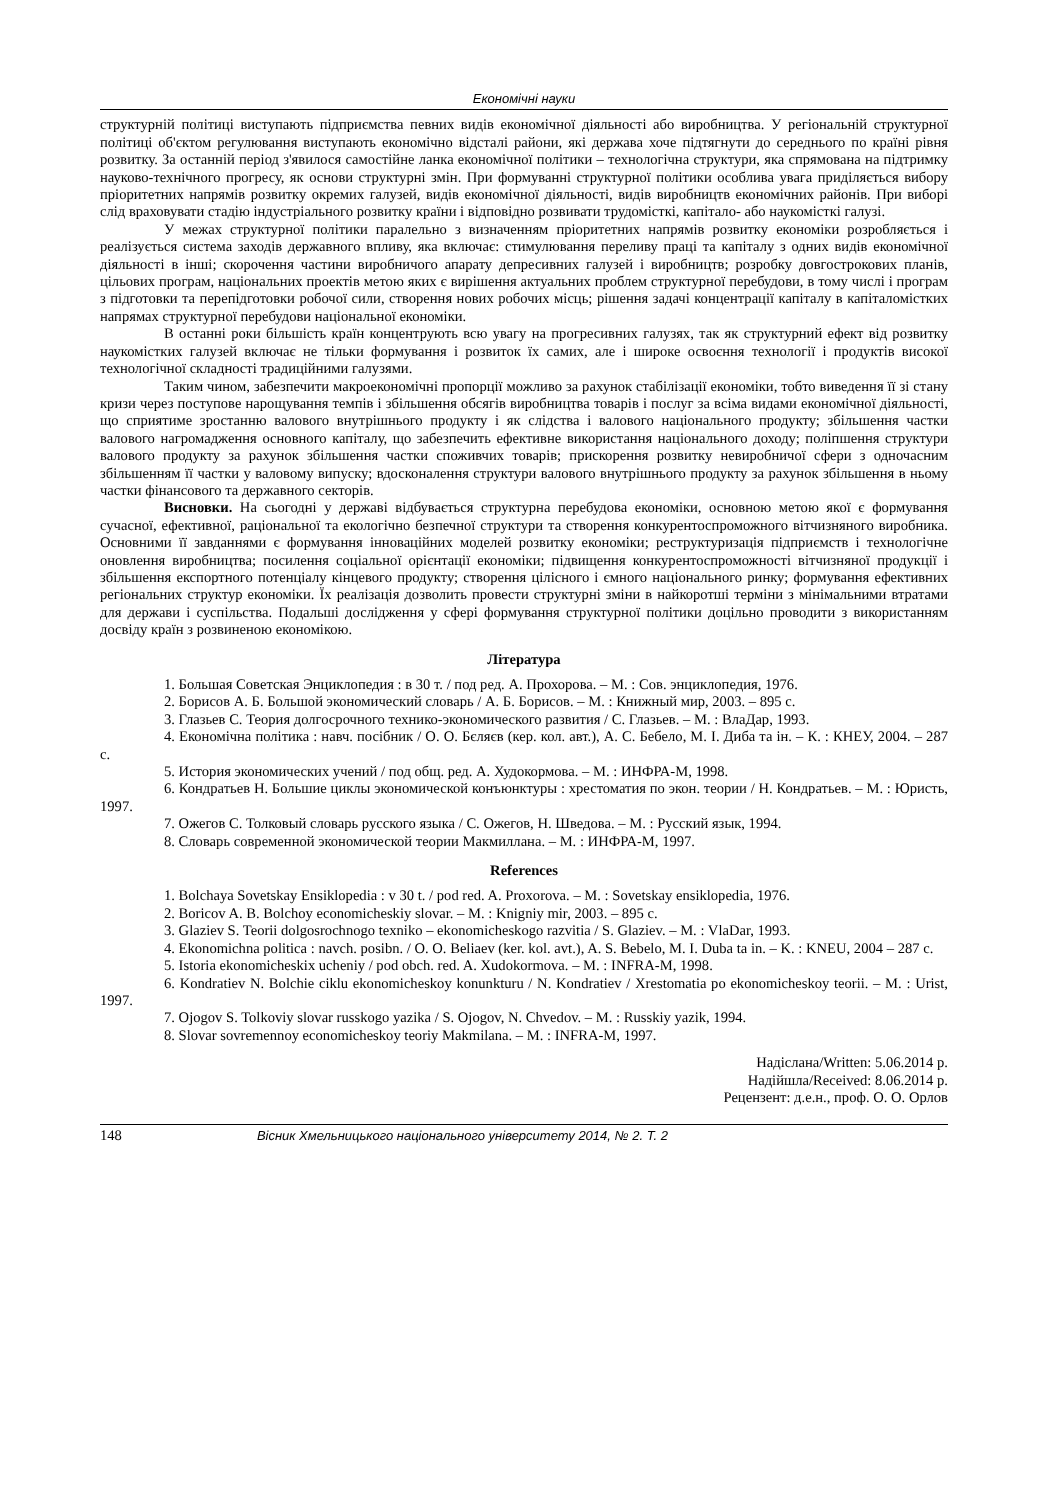Економічні науки
структурній політиці виступають підприємства певних видів економічної діяльності або виробництва. У регіональній структурної політиці об'єктом регулювання виступають економічно відсталі райони, які держава хоче підтягнути до середнього по країні рівня розвитку. За останній період з'явилося самостійне ланка економічної політики – технологічна структури, яка спрямована на підтримку науково-технічного прогресу, як основи структурні змін. При формуванні структурної політики особлива увага приділяється вибору пріоритетних напрямів розвитку окремих галузей, видів економічної діяльності, видів виробництв економічних районів. При виборі слід враховувати стадію індустріального розвитку країни і відповідно розвивати трудомісткі, капітало- або наукомісткі галузі.
У межах структурної політики паралельно з визначенням пріоритетних напрямів розвитку економіки розробляється і реалізується система заходів державного впливу, яка включає: стимулювання переливу праці та капіталу з одних видів економічної діяльності в інші; скорочення частини виробничого апарату депресивних галузей і виробництв; розробку довгострокових планів, цільових програм, національних проектів метою яких є вирішення актуальних проблем структурної перебудови, в тому числі і програм з підготовки та перепідготовки робочої сили, створення нових робочих місць; рішення задачі концентрації капіталу в капіталомістких напрямах структурної перебудови національної економіки.
В останні роки більшість країн концентрують всю увагу на прогресивних галузях, так як структурний ефект від розвитку наукомістких галузей включає не тільки формування і розвиток їх самих, але і широке освоєння технології і продуктів високої технологічної складності традиційними галузями.
Таким чином, забезпечити макроекономічні пропорції можливо за рахунок стабілізації економіки, тобто виведення її зі стану кризи через поступове нарощування темпів і збільшення обсягів виробництва товарів і послуг за всіма видами економічної діяльності, що сприятиме зростанню валового внутрішнього продукту і як слідства і валового національного продукту; збільшення частки валового нагромадження основного капіталу, що забезпечить ефективне використання національного доходу; поліпшення структури валового продукту за рахунок збільшення частки споживчих товарів; прискорення розвитку невиробничої сфери з одночасним збільшенням її частки у валовому випуску; вдосконалення структури валового внутрішнього продукту за рахунок збільшення в ньому частки фінансового та державного секторів.
Висновки. На сьогодні у державі відбувається структурна перебудова економіки, основною метою якої є формування сучасної, ефективної, раціональної та екологічно безпечної структури та створення конкурентоспроможного вітчизняного виробника. Основними її завданнями є формування інноваційних моделей розвитку економіки; реструктуризація підприємств і технологічне оновлення виробництва; посилення соціальної орієнтації економіки; підвищення конкурентоспроможності вітчизняної продукції і збільшення експортного потенціалу кінцевого продукту; створення цілісного і ємного національного ринку; формування ефективних регіональних структур економіки. Їх реалізація дозволить провести структурні зміни в найкоротші терміни з мінімальними втратами для держави і суспільства. Подальші дослідження у сфері формування структурної політики доцільно проводити з використанням досвіду країн з розвиненою економікою.
Література
1. Большая Советская Энциклопедия : в 30 т. / под ред. А. Прохорова. – М. : Сов. энциклопедия, 1976.
2. Борисов А. Б. Большой экономический словарь / А. Б. Борисов. – М. : Книжный мир, 2003. – 895 с.
3. Глазьев С. Теория долгосрочного технико-экономического развития / С. Глазьев. – М. : ВлаДар, 1993.
4. Економічна політика : навч. посібник / О. О. Бєляєв (кер. кол. авт.), А. С. Бебело, М. І. Диба та ін. – К. : КНЕУ, 2004. – 287 с.
5. История экономических учений / под общ. ред. А. Худокормова. – М. : ИНФРА-М, 1998.
6. Кондратьев Н. Большие циклы экономической конъюнктуры : хрестоматия по экон. теории / Н. Кондратьев. – М. : Юристь, 1997.
7. Ожегов С. Толковый словарь русского языка / С. Ожегов, Н. Шведова. – М. : Русский язык, 1994.
8. Словарь современной экономической теории Макмиллана. – М. : ИНФРА-М, 1997.
References
1. Bolchaya Sovetskay Ensiklopedia : v 30 t. / pod red. A. Proxorova. – M. : Sovetskay ensiklopedia, 1976.
2. Boricov A. B. Bolchoy economicheskiy slovar. – M. : Knigniy mir, 2003. – 895 c.
3. Glaziev S. Teorii dolgosrochnogo texniko – ekonomicheskogo razvitia / S. Glaziev. – M. : VlaDar, 1993.
4. Ekonomichna politica : navch. posibn. / O. O. Beliaev (ker. kol. avt.), A. S. Bebelo, M. I. Duba ta in. – K. : KNEU, 2004 – 287 c.
5. Istoria ekonomicheskix ucheniy / pod obch. red. A. Xudokormova. – M. : INFRA-M, 1998.
6. Kondratiev N. Bolchie ciklu ekonomicheskoy konunkturu / N. Kondratiev / Xrestomatia po ekonomicheskoy teorii. – M. : Urist, 1997.
7. Ojogov S. Tolkoviy slovar russkogo yazika / S. Ojogov, N. Chvedov. – M. : Russkiy yazik, 1994.
8. Slovar sovremennoy economicheskoy teoriy Makmilana. – M. : INFRA-M, 1997.
Надіслана/Written: 5.06.2014 р.
Надійшла/Received: 8.06.2014 р.
Рецензент: д.е.н., проф. О. О. Орлов
148 Вісник Хмельницького національного університету 2014, № 2. Т. 2